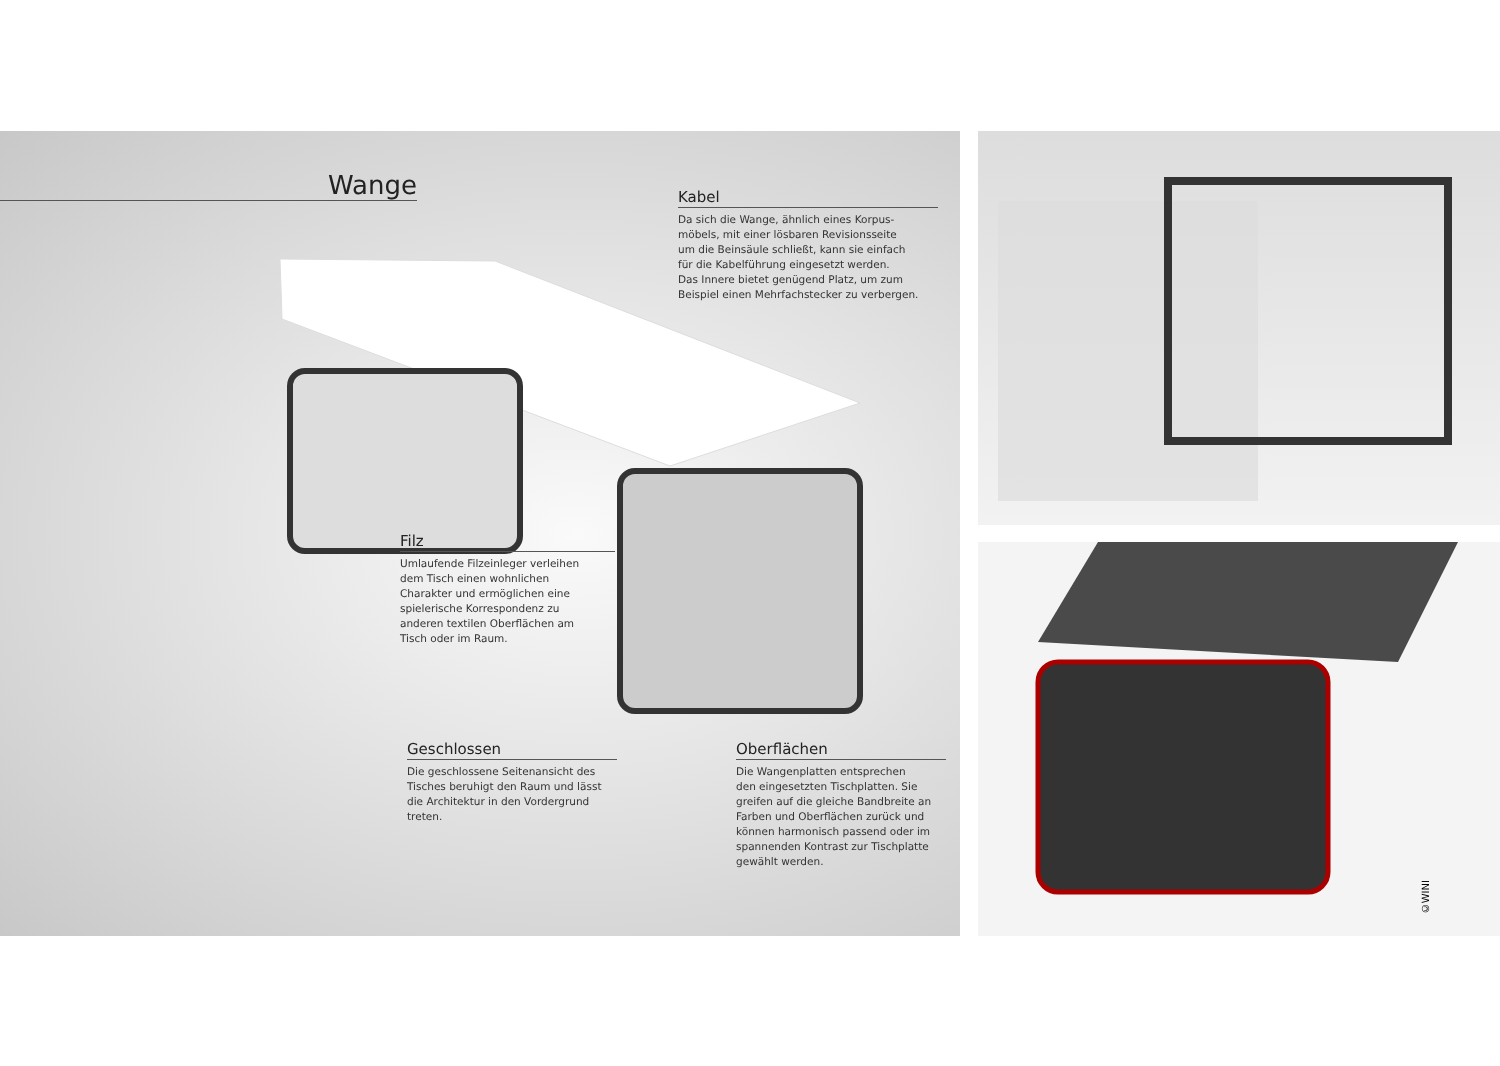Wange
Kabel
Da sich die Wange, ähnlich eines Korpus-
möbels, mit einer lösbaren Revisionsseite
um die Beinsäule schließt, kann sie einfach
für die Kabelführung eingesetzt werden.
Das Innere bietet genügend Platz, um zum
Beispiel einen Mehrfachstecker zu verbergen.
Filz
Umlaufende Filzeinleger verleihen
dem Tisch einen wohnlichen
Charakter und ermöglichen eine
spielerische Korrespondenz zu
anderen textilen Oberflächen am
Tisch oder im Raum.
Geschlossen
Die geschlossene Seitenansicht des
Tisches beruhigt den Raum und lässt
die Architektur in den Vordergrund
treten.
Oberflächen
Die Wangenplatten entsprechen
den eingesetzten Tischplatten. Sie
greifen auf die gleiche Bandbreite an
Farben und Oberflächen zurück und
können harmonisch passend oder im
spannenden Kontrast zur Tischplatte
gewählt werden.
©WINI